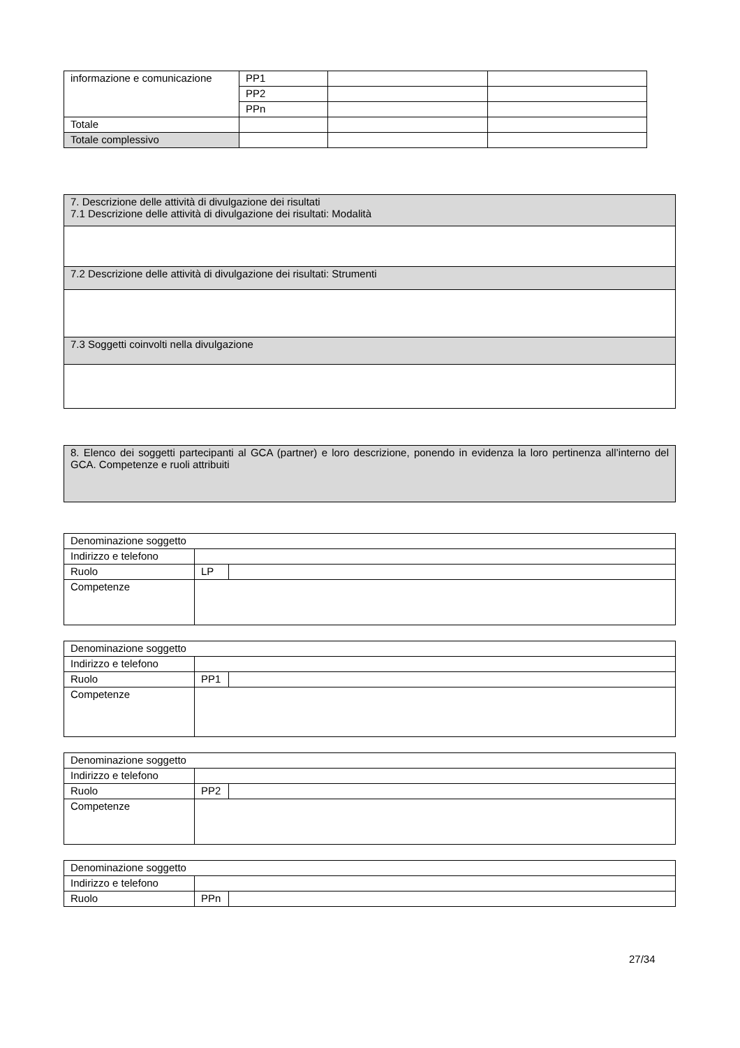| informazione e comunicazione | PP1 | | |
| | PP2 | | |
| | PPn | | |
| Totale | | | |
| Totale complessivo | | | |
| 7. Descrizione delle attività di divulgazione dei risultati 7.1 Descrizione delle attività di divulgazione dei risultati: Modalità |
| 7.2 Descrizione delle attività di divulgazione dei risultati: Strumenti |
| 7.3 Soggetti coinvolti nella divulgazione |
| 8. Elenco dei soggetti partecipanti al GCA (partner) e loro descrizione, ponendo in evidenza la loro pertinenza all’interno del GCA. Competenze e ruoli attribuiti |
| Denominazione soggetto | | |
| Indirizzo e telefono | | |
| Ruolo | LP | |
| Competenze | | |
| Denominazione soggetto | | |
| Indirizzo e telefono | | |
| Ruolo | PP1 | |
| Competenze | | |
| Denominazione soggetto | | |
| Indirizzo e telefono | | |
| Ruolo | PP2 | |
| Competenze | | |
| Denominazione soggetto | | |
| Indirizzo e telefono | | |
| Ruolo | PPn | |
27/34